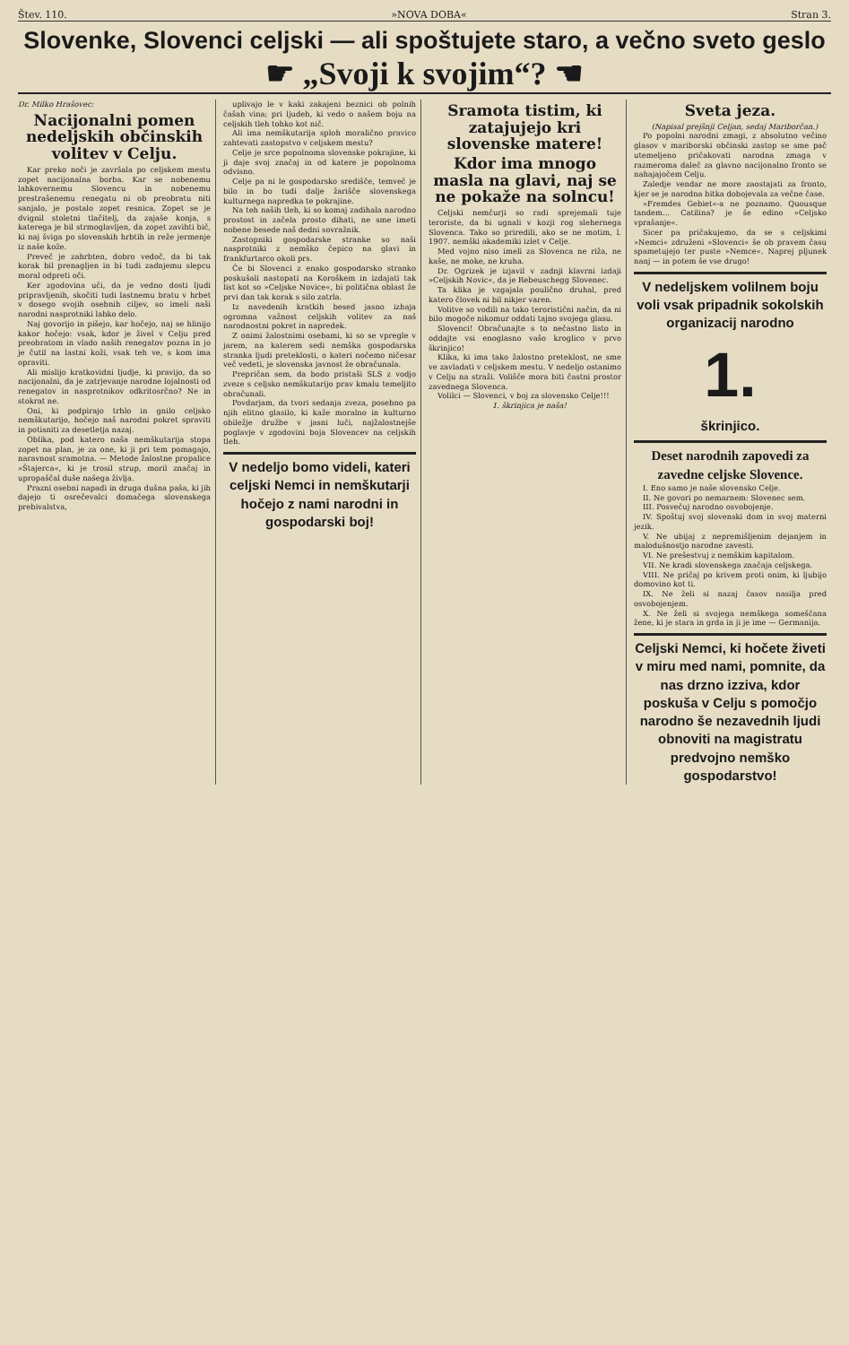Štev. 110. »NOVA DOBA« Stran 3.
Slovenke, Slovenci celjski — ali spoštujete staro, a večno sveto geslo
☛ „Svoji k svojim“? ☚
Dr. Milko Hrašovec:
Nacijonalni pomen nedeljskih občinskih volitev v Celju.
Kar preko noči je završala po celjskem mestu zopet nacijonalna borba. Kar se nobenemu lahkovernemu Slovencu in nobenemu prestrašenemu renegatu ni ob preobratu niti sanjalo, je postalo zopet resnica. Zopet se je dvignil stoletni tlačitelj, da zajaše konja, s katerega je bil strmoglavljen, da zopet zavihti bič, ki naj švigа po slovenskih hrbtih in reže jermenje iz naše kože.
Preveč je zahrbten, dobro vedoč, da bi tak korak bil prenagljen in bi tudi zadnjemu slepcu moral odpreti oči.
Ker zgodovina uči, da je vedno dosti ljudi pripravljenih, skočiti tudi lastnemu bratu v hrbet v dosego svojih osebnih ciljev, so imeli naši narodni nasprotniki lahko delo.
Naj govorijo in pišejo, kar hočejo, naj se hlinijo kakor hočejo: vsak, kdor je živel v Celju pred preobratom in vlado naših renegatov pozna in jo je čutil na lastni koži, vsak teh ve, s kom ima opraviti.
Ali mislijo kratkovidni ljudje, ki pravijo, da so nacijonalni, da je zatrjevanje narodne lojalnosti od renegatov in nasprotnikov odkritosrčno? Ne in stokrat ne.
Oni, ki podpirajo trhlo in gnilo celjsko nemškutarijo, hočejo naš narodni pokret spraviti in potisniti za desetletja nazaj.
Oblika, pod katero naša nemškutarija stopa zopet na plan, je za one, ki ji pri tem pomagajo, naravnost sramotna. — Metode žalostne propalice »Štajerca«, ki je trosil strup, moril značaj in upropaščal duše našega življa.
Prazni osebni napadi in druga dušna paša, ki jih dajejo ti osrečevalci domačega slovenskega prebivalstva,
uplivajo le v kaki zakajeni beznici ob polnih čašah vina; pri ljudeh, ki vedo o našem boju na celjskih tleh tohko kot nič.
Ali ima nemškutarija sploh moralično pravico zahtevati zastopstvo v celjskem mestu?
Celje je srce popolnoma slovenske pokrajine, ki ji daje svoj značaj in od katere je popolnoma odvisno.
Celje pa ni le gospodarsko središče, temveč je bilo in bo tudi dalje žarišče slovenskega kulturnega napredka te pokrajine.
Na teh naših tleh, ki so komaj zadihala narodno prostost in začela prosto dihati, ne sme imeti nobene besede naš dedni sovražnik.
Zastopniki gospodarske stranke so naši nasprotniki z nemško čepico na glavi in frankfurtarco okoli prs.
Če bi Slovenci z enako gospodarsko stranko poskušali nastopati na Koroškem in izdajati tak list kot so »Celjske Novice«, bi politična oblast že prvi dan tak korak s silo zatrla.
Iz navedenih kratkih besed jasno izhaja ogromna važnost celjskih volitev za naš narodnostni pokret in napredek.
Z onimi žalostnimi osebami, ki so se vpregle v jarem, na katerem sedi nemška gospodarska stranka ljudi preteklosti, o kateri nočemo ničesar več vedeti, je slovenska javnost že obračunala.
Prepričan sem, da bodo pristaši SLS z vodjo zveze s celjsko nemškutarijo prav kmalu temeljito obračunali.
Povdarjam, da tvori sedanja zveza, posebno pa njih elitno glasilo, ki kaže moralno in kulturno obiležje družbe v jasni luči, najžalostnejše poglavje v zgodovini boja Slovencev na celjskih tleh.
V nedeljo bomo videli, kateri celjski Nemci in nemškutarji hočejo z nami narodni in gospodarski boj!
Sramota tistim, ki zatajujejo kri slovenske matere!
Kdor ima mnogo masla na glavi, naj se ne pokaže na solncu!
Celjski nemčurji so radi sprejemali tuje teroriste, da bi ugnali v kozji rog slehernega Slovenca. Tako so priredili, ako se ne motim, l. 1907. nemški akademiki izlet v Celje.
Med vojno niso imeli za Slovenca ne riža, ne kaše, ne moke, ne kruha.
Dr. Ogrizek je izjavil v zadnji klavrni izdaji »Celjskih Novic«, da je Rebeuschegg Slovenec.
Ta klika je vzgajala poulično druhal, pred katero človek ni bil nikjer varen.
Volitve so vodili na tako teroristični način, da ni bilo mogoče nikomur oddati tajno svojega glasu.
Slovenci! Obračunajte s to nečastno listo in oddajte vsi enoglasno vašo kroglico v prvo škrinjico!
Klika, ki ima tako žalostno preteklost, ne sme ve zavladati v celjskem mestu. V nedeljo ostanimo v Celju na straži. Volišče mora biti častni prostor zavednega Slovenca.
Volilci — Slovenci, v boj za slovensko Celje!!!
1. škrinjica je naša!
Sveta jeza.
(Napisal prejšnji Celjan, sedaj Mariborčan.)
Po popolni narodni zmagi, z absolutno večino glasov v mariborski občinski zastop se sme pač utemeljeno pričakovati narodna zmaga v razmeroma daleč za glavno nacijonalno fronto se nahajajočem Celju.
Zaledje vendar ne more zaostajati za fronto, kjer se je narodna bitka dobojevala za večne čase.
»Fremdes Gebiet«-a ne poznamo. Quousque tandem... Catilina? je še edino »Celjsko vprašanje«.
Sicer pa pričakujemo, da se s celjskimi »Nemci« združeni »Slovenci« še ob pravem času spametujejo ter puste »Nemce«. Naprej pljunek nanj — in potem še vse drugo!
V nedeljskem volilnem boju voli vsak pripadnik sokolskih organizacij narodno
1.
škrinjico.
Deset narodnih zapovedi za zavedne celjske Slovence.
I. Eno samo je naše slovensko Celje.
II. Ne govori po nemarnem: Slovenec sem.
III. Posvečuj narodno osvobojenje.
IV. Spoštuj svoj slovenski dom in svoj materni jezik.
V. Ne ubijaj z nepremišljenim dejanjem in malodušnostjo narodne zavesti.
VI. Ne prešestvuj z nemškim kapitalom.
VII. Ne kradi slovenskega značaja celjskega.
VIII. Ne pričaj po krivem proti onim, ki ljubijo domovino kot ti.
IX. Ne želi si nazaj časov nasilja pred osvobojenjem.
X. Ne želi si svojega nemškega someščana žene, ki je stara in grda in ji je ime — Germanija.
Celjski Nemci, ki hočete živeti v miru med nami, pomnite, da nas drzno izziva, kdor poskuša v Celju s pomočjo narodno še nezavednih ljudi obnoviti na magistratu predvojno nemško gospodarstvo!